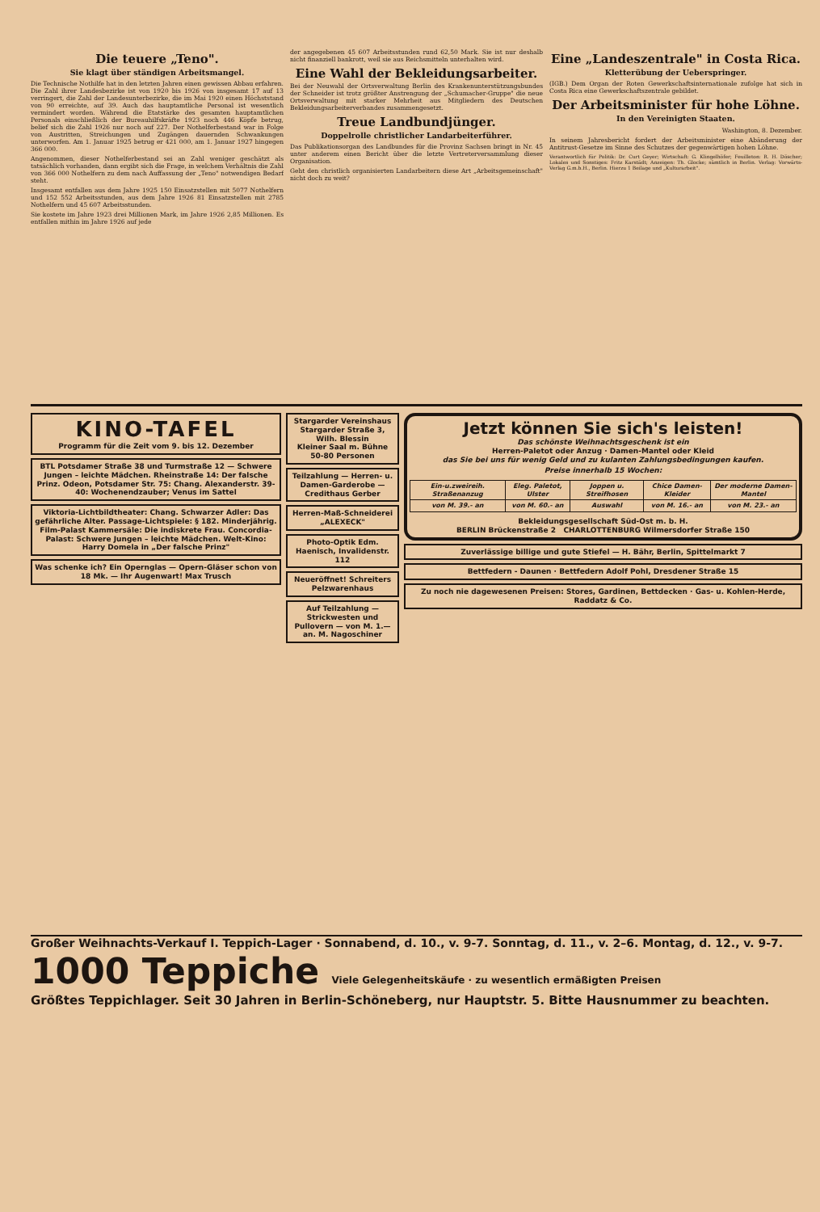Die teuere „Teno".
Sie klagt über ständigen Arbeitsmangel.
Die Technische Nothilfe hat in den letzten Jahren einen gewissen Abbau erfahren. Die Zahl ihrer Landesbezirke ist von 1920 bis 1926 von insgesamt 17 auf 13 verringert, die Zahl der Landesunterbezirke, die im Mai 1920 einen Höchststand von 90 erreichte, auf 39. Auch das hauptamtliche Personal ist wesentlich vermindert worden. Während die Etatstärke des gesamten hauptamtlichen Personals einschließlich der Bureauhilfskräfte 1923 noch 446 Köpfe betrug, belief sich die Zahl 1926 nur noch auf 227. Der Nothelferbestand war in Folge von Austritten, Streichungen und Zugängen dauernden Schwankungen unterworfen. Am 1. Januar 1925 betrug er 421 000, am 1. Januar 1927 hingegen 366 000.
Angenommen, dieser Nothelferbestand sei an Zahl weniger geschätzt als tatsächlich vorhanden, dann ergibt sich die Frage, in welchem Verhältnis die Zahl von 366 000 Nothelfern zu dem nach Auffassung der „Teno" notwendigen Bedarf steht.
Insgesamt entfallen aus dem Jahre 1925 150 Einsatzstellen mit 5077 Nothelfern und 152 552 Arbeitsstunden, aus dem Jahre 1926 81 Einsatzstellen mit 2785 Nothelfern und 45 607 Arbeitsstunden.
Sie kostete im Jahre 1923 drei Millionen Mark, im Jahre 1926 2,85 Millionen. Es entfallen mithin im Jahre 1926 auf jede
der angegebenen 45 607 Arbeitsstunden rund 62,50 Mark. Sie ist nur deshalb nicht finanziell bankrott, weil sie aus Reichsmitteln unterhalten wird.
Eine Wahl der Bekleidungsarbeiter.
Bei der Neuwahl der Ortsverwaltung Berlin des Krankenunterstützungsbundes der Schneider ist trotz größter Anstrengung der „Schumacher-Gruppe" die neue Ortsverwaltung mit starker Mehrheit aus Mitgliedern des Deutschen Bekleidungsarbeiterverbandes zusammengesetzt.
Treue Landbundjünger.
Doppelrolle christlicher Landarbeiterführer.
Das Publikationsorgan des Landbundes für die Provinz Sachsen bringt in Nr. 45 unter anderem einen Bericht über die letzte Vertreterversammlung dieser Organisation.
Geht den christlich organisierten Landarbeitern diese Art „Arbeitsgemeinschaft" nicht doch zu weit?
Eine „Landeszentrale" in Costa Rica.
Kletterübung der Ueberspringer.
(IGB.) Dem Organ der Roten Gewerkschaftsinternationale zufolge hat sich in Costa Rica eine Gewerkschaftszentrale gebildet.
Der Arbeitsminister für hohe Löhne.
In den Vereinigten Staaten.
Washington, 8. Dezember.
In seinem Jahresbericht fordert der Arbeitsminister eine Abänderung der Antitrust-Gesetze im Sinne des Schutzes der gegenwärtigen hohen Löhne.
Verantwortlich für Politik: Dr. Curt Geyer; Wirtschaft: G. Klingelhöfer; Feuilleton: R. H. Döscher; Lokales und Sonstiges: Fritz Karstädt; Anzeigen: Th. Glocke; sämtlich in Berlin. Verlag: Vorwärts-Verlag G.m.b.H., Berlin. Hierzu 1 Beilage und „Kulturarbeit".
KINO-TAFEL
Programm für die Zeit vom 9. bis 12. Dezember
BTL Potsdamer Straße 38 und Turmstraße 12 — Schwere Jungen – leichte Mädchen. Rheinstraße 14: Der falsche Prinz. Odeon, Potsdamer Str. 75: Chang. Alexanderstr. 39-40: Wochenendzauber; Venus im Sattel
Viktoria-Lichtbildtheater: Chang. Schwarzer Adler: Das gefährliche Alter. Passage-Lichtspiele: § 182. Minderjährig. Film-Palast Kammersäle: Die indiskrete Frau. Concordia-Palast: Schwere Jungen – leichte Mädchen. Welt-Kino: Harry Domela in „Der falsche Prinz"
Was schenke ich? Ein Opernglas — Opern-Gläser schon von 18 Mk. — Ihr Augenwart! Max Trusch
Stargarder Vereinshaus
Stargarder Straße 3, Wilh. Blessin
Kleiner Saal m. Bühne 50-80 Personen
Teilzahlung — Herren- u. Damen-Garderobe — Credithaus Gerber
Herren-Maß-Schneiderei „ALEXECK"
Photo-Optik Edm. Haenisch, Invalidenstr. 112
Neueröffnet! Schreiters Pelzwarenhaus
Auf Teilzahlung — Strickwesten und Pullovern — von M. 1.— an. M. Nagoschiner
Jetzt können Sie sich's leisten!
Das schönste Weihnachtsgeschenk ist ein
Herren-Paletot oder Anzug · Damen-Mantel oder Kleid
das Sie bei uns für wenig Geld und zu kulanten Zahlungsbedingungen kaufen.
Preise innerhalb 15 Wochen:
| Ein-u.zweireih. Straßenanzug | Eleg. Paletot, Ulster | Joppen u. Streifhosen | Chice Damen-Kleider | Der moderne Damen-Mantel |
| --- | --- | --- | --- | --- |
| von M. 39.- an | von M. 60.- an | Auswahl | von M. 16.- an | von M. 23.- an |
Bekleidungsgesellschaft Süd-Ost m. b. H.
BERLIN Brückenstraße 2 CHARLOTTENBURG Wilmersdorfer Straße 150
Zuverlässige billige und gute Stiefel — H. Bähr, Berlin, Spittelmarkt 7
Bettfedern - Daunen · Bettfedern Adolf Pohl, Dresdener Straße 15
Zu noch nie dagewesenen Preisen: Stores, Gardinen, Bettdecken · Gas- u. Kohlen-Herde, Raddatz & Co.
Großer Weihnachts-Verkauf I. Teppich-Lager · Sonnabend, d. 10., v. 9-7. Sonntag, d. 11., v. 2–6. Montag, d. 12., v. 9-7.
1000 Teppiche Viele Gelegenheitskäufe · zu wesentlich ermäßigten Preisen
Größtes Teppichlager. Seit 30 Jahren in Berlin-Schöneberg, nur Hauptstr. 5. Bitte Hausnummer zu beachten.